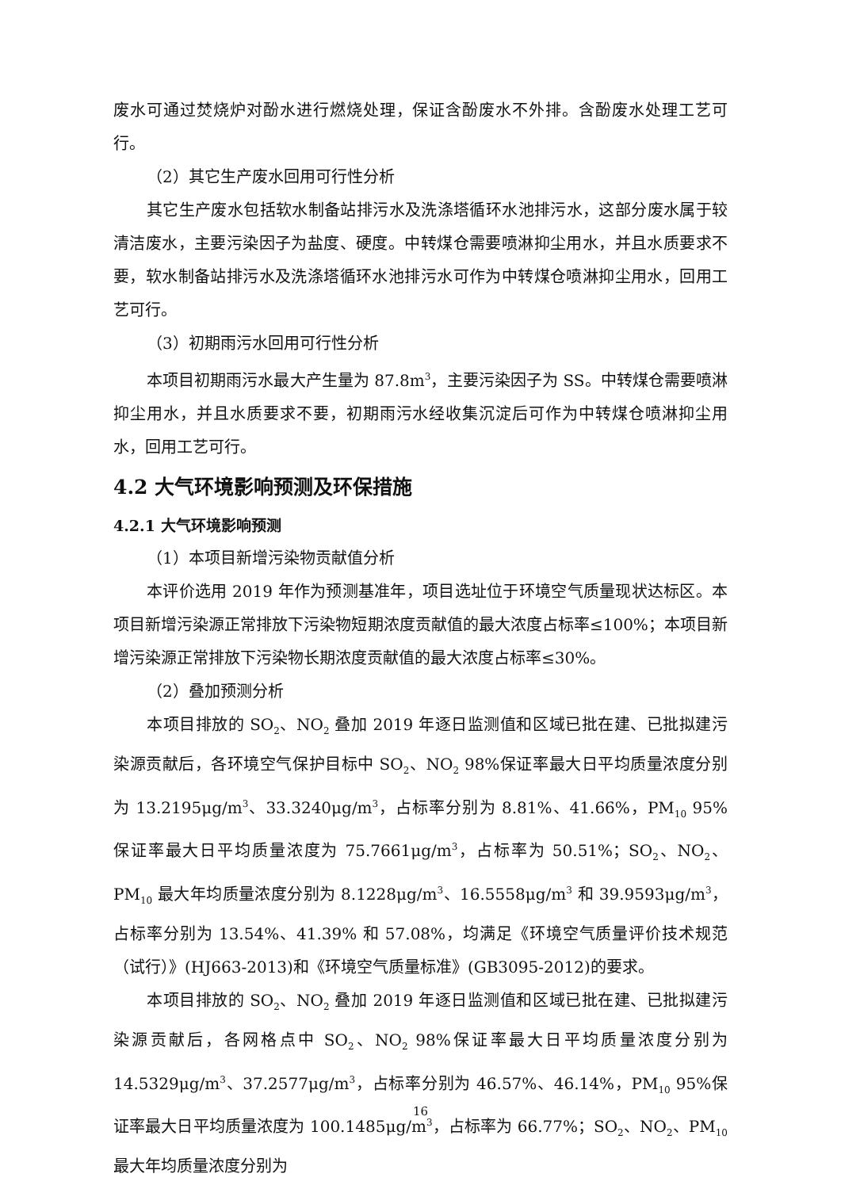废水可通过焚烧炉对酚水进行燃烧处理，保证含酚废水不外排。含酚废水处理工艺可行。
（2）其它生产废水回用可行性分析
其它生产废水包括软水制备站排污水及洗涤塔循环水池排污水，这部分废水属于较清洁废水，主要污染因子为盐度、硬度。中转煤仓需要喷淋抑尘用水，并且水质要求不要，软水制备站排污水及洗涤塔循环水池排污水可作为中转煤仓喷淋抑尘用水，回用工艺可行。
（3）初期雨污水回用可行性分析
本项目初期雨污水最大产生量为 87.8m<sup>3</sup>，主要污染因子为 SS。中转煤仓需要喷淋抑尘用水，并且水质要求不要，初期雨污水经收集沉淀后可作为中转煤仓喷淋抑尘用水，回用工艺可行。
4.2 大气环境影响预测及环保措施
4.2.1 大气环境影响预测
（1）本项目新增污染物贡献值分析
本评价选用 2019 年作为预测基准年，项目选址位于环境空气质量现状达标区。本项目新增污染源正常排放下污染物短期浓度贡献值的最大浓度占标率≤100%；本项目新增污染源正常排放下污染物长期浓度贡献值的最大浓度占标率≤30%。
（2）叠加预测分析
本项目排放的 SO<sub>2</sub>、NO<sub>2</sub> 叠加 2019 年逐日监测值和区域已批在建、已批拟建污染源贡献后，各环境空气保护目标中 SO<sub>2</sub>、NO<sub>2</sub> 98%保证率最大日平均质量浓度分别为 13.2195μg/m<sup>3</sup>、33.3240μg/m<sup>3</sup>，占标率分别为 8.81%、41.66%，PM<sub>10</sub> 95%保证率最大日平均质量浓度为 75.7661μg/m<sup>3</sup>，占标率为 50.51%；SO<sub>2</sub>、NO<sub>2</sub>、PM<sub>10</sub> 最大年均质量浓度分别为 8.1228μg/m<sup>3</sup>、16.5558μg/m<sup>3</sup> 和 39.9593μg/m<sup>3</sup>，占标率分别为 13.54%、41.39% 和 57.08%，均满足《环境空气质量评价技术规范（试行）》(HJ663-2013)和《环境空气质量标准》(GB3095-2012)的要求。
本项目排放的 SO<sub>2</sub>、NO<sub>2</sub> 叠加 2019 年逐日监测值和区域已批在建、已批拟建污染源贡献后，各网格点中 SO<sub>2</sub>、NO<sub>2</sub> 98%保证率最大日平均质量浓度分别为 14.5329μg/m<sup>3</sup>、37.2577μg/m<sup>3</sup>，占标率分别为 46.57%、46.14%，PM<sub>10</sub> 95%保证率最大日平均质量浓度为 100.1485μg/m<sup>3</sup>，占标率为 66.77%；SO<sub>2</sub>、NO<sub>2</sub>、PM<sub>10</sub> 最大年均质量浓度分别为
16